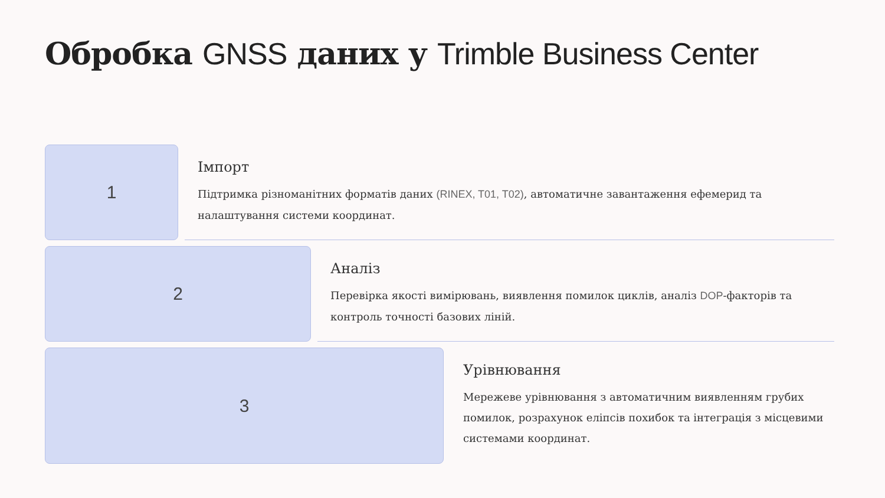Обробка GNSS даних у Trimble Business Center
1
Імпорт
Підтримка різноманітних форматів даних (RINEX, T01, T02), автоматичне завантаження ефемерид та налаштування системи координат.
2
Аналіз
Перевірка якості вимірювань, виявлення помилок циклів, аналіз DOP-факторів та контроль точності базових ліній.
3
Урівнювання
Мережеве урівнювання з автоматичним виявленням грубих помилок, розрахунок еліпсів похибок та інтеграція з місцевими системами координат.